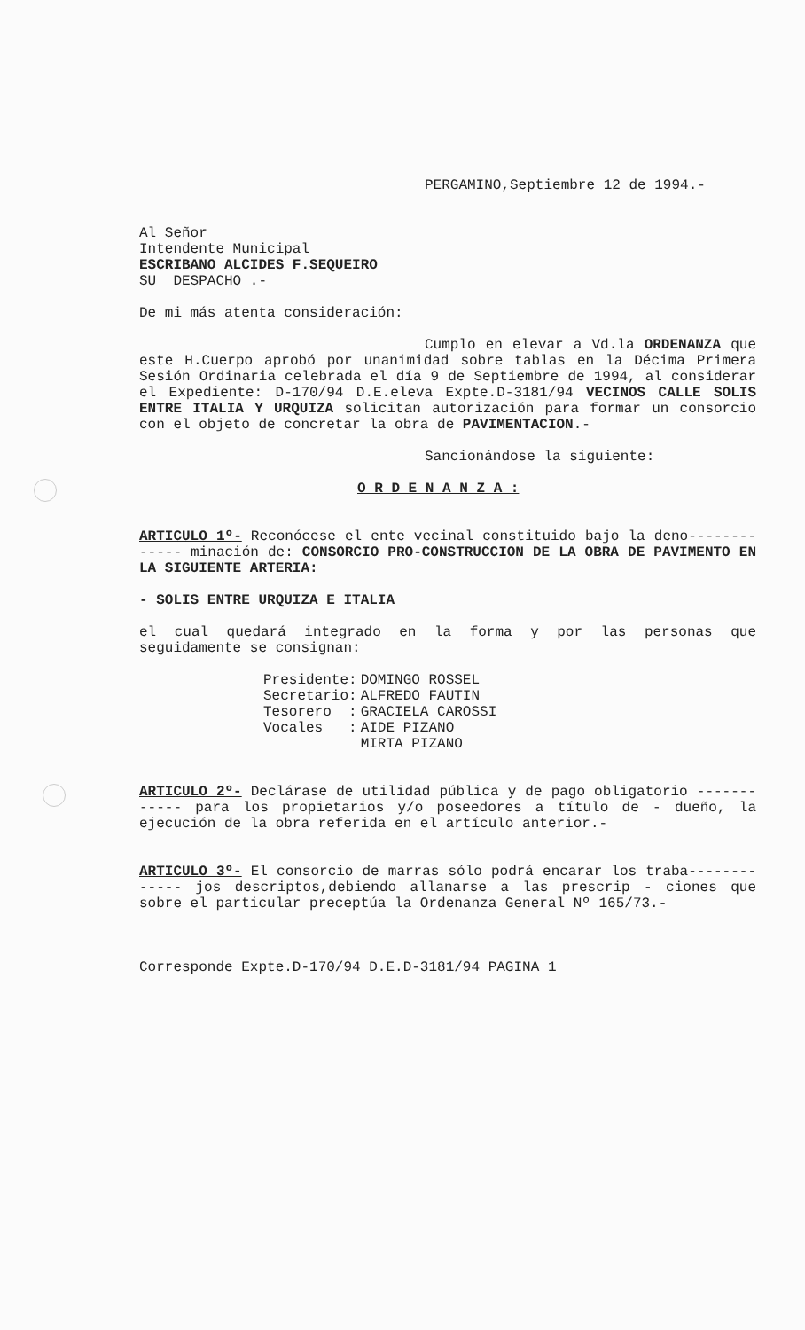PERGAMINO,Septiembre 12 de 1994.-
Al Señor
Intendente Municipal
ESCRIBANO ALCIDES F.SEQUEIRO
SU DESPACHO .-
De mi más atenta consideración:
Cumplo en elevar a Vd.la ORDENANZA que este H.Cuerpo aprobó por unanimidad sobre tablas en la Décima Primera Sesión Ordinaria celebrada el día 9 de Septiembre de 1994, al considerar el Expediente: D-170/94 D.E.eleva Expte.D-3181/94 VECINOS CALLE SOLIS ENTRE ITALIA Y URQUIZA solicitan autorización para formar un consorcio con el objeto de concretar la obra de PAVIMENTACION.-
Sancionándose la siguiente:
O R D E N A N Z A :
ARTICULO 1º- Reconócese el ente vecinal constituido bajo la deno------------- minación de: CONSORCIO PRO-CONSTRUCCION DE LA OBRA DE PAVIMENTO EN LA SIGUIENTE ARTERIA:
- SOLIS ENTRE URQUIZA E ITALIA
el cual quedará integrado en la forma y por las personas que seguidamente se consignan:
| Presidente: | DOMINGO ROSSEL |
| Secretario: | ALFREDO FAUTIN |
| Tesorero : | GRACIELA CAROSSI |
| Vocales : | AIDE PIZANO |
| | MIRTA PIZANO |
ARTICULO 2º- Declárase de utilidad pública y de pago obligatorio ------------ para los propietarios y/o poseedores a título de - dueño, la ejecución de la obra referida en el artículo anterior.-
ARTICULO 3º- El consorcio de marras sólo podrá encarar los traba------------- jos descriptos,debiendo allanarse a las prescrip - ciones que sobre el particular preceptúa la Ordenanza General Nº 165/73.-
Corresponde Expte.D-170/94 D.E.D-3181/94 PAGINA 1